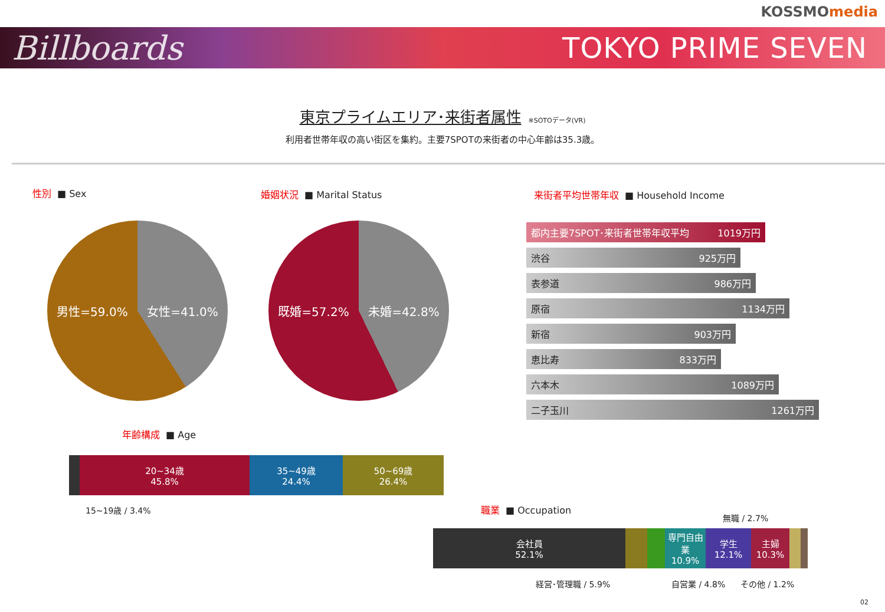KOSSMOmedia
Billboards
TOKYO PRIME SEVEN
東京プライムエリア･来街者属性
※SOTOデータ(VR)
利用者世帯年収の高い街区を集約。主要7SPOTの来街者の中心年齢は35.3歳。
性別 ■ Sex 婚姻状況 ■ Marital Status
来街者平均世帯年収 ■ Household Income
男性=59.0% 女性=41.0% 既婚=57.2% 未婚=42.8%
都内主要7SPOT･来街者世帯年収平均 1019万円
渋谷 925万円
表参道 986万円
原宿 1134万円
新宿 903万円
恵比寿 833万円
六本木 1089万円
二子玉川 1261万円
年齢構成 ■ Age
20~34歳
45.8%
35~49歳
24.4%
50~69歳
26.4%
15~19歳 / 3.4% 職業 ■ Occupation
無職 / 2.7%
会社員
52.1%
専門自由業
10.9%
学生
12.1%
主婦
10.3%
経営･管理職 / 5.9% 自営業 / 4.8% その他 / 1.2%
02